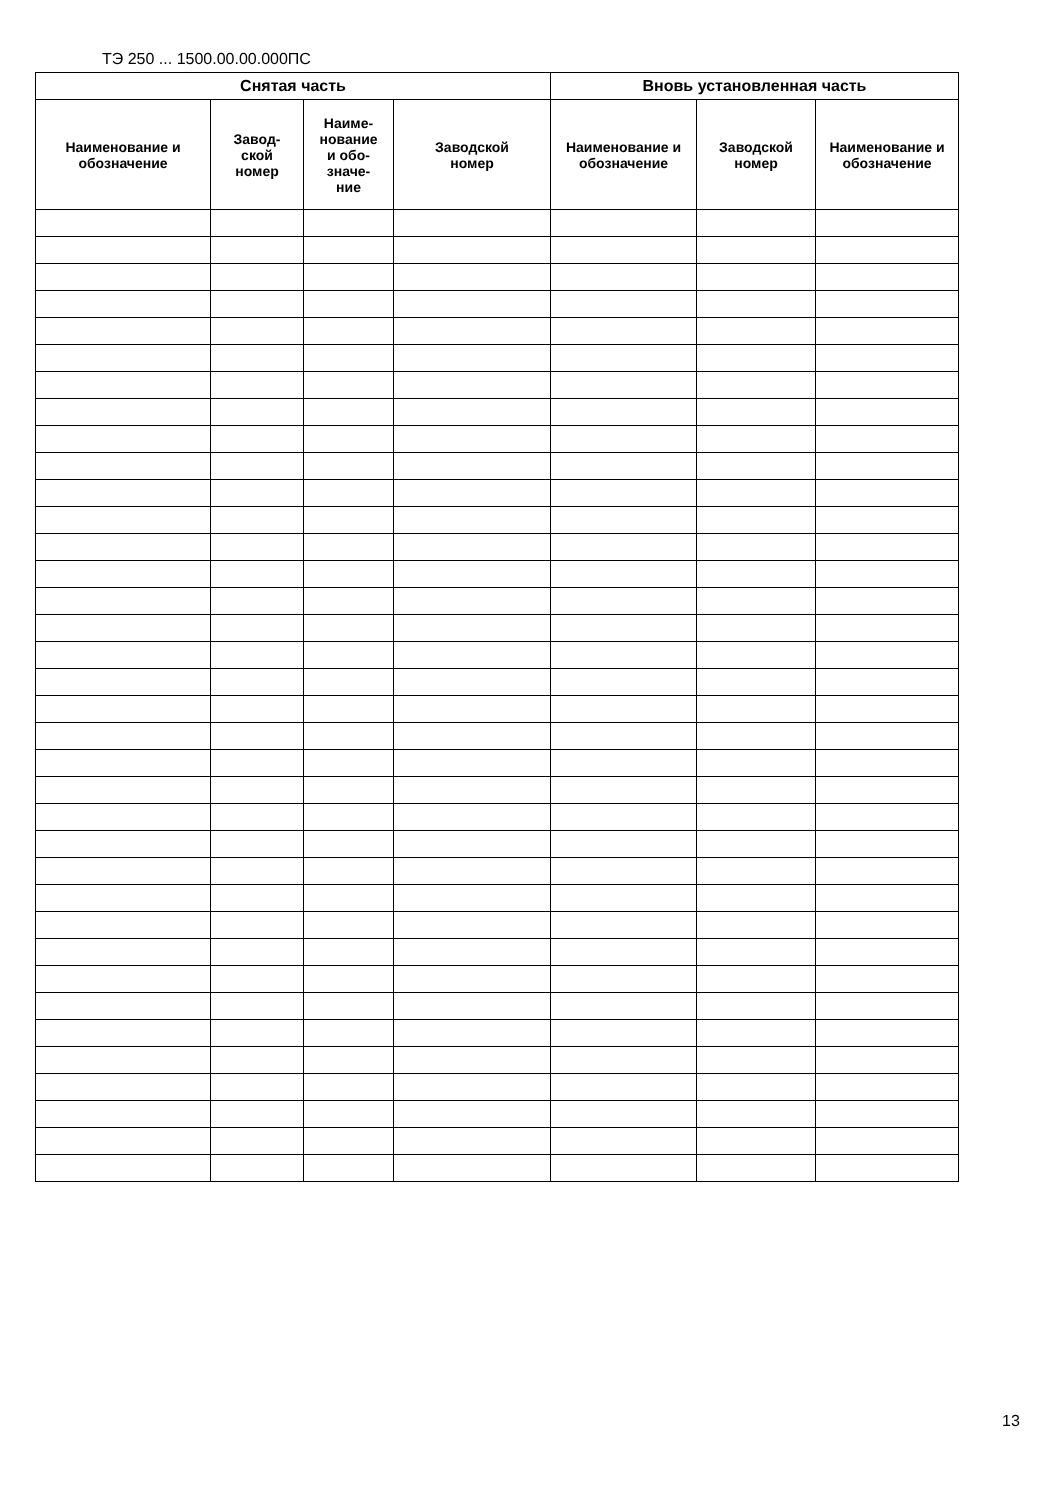ТЭ 250 ... 1500.00.00.000ПС
| Снятая часть | | | | Вновь установленная часть | | |
| --- | --- | --- | --- | --- | --- | --- |
| Наименование и обозначение | Завод- ской номер | Наиме- нование и обо- значе- ние | Заводской номер | Наименование и обозначение | Заводской номер | Наименование и обозначение |
13